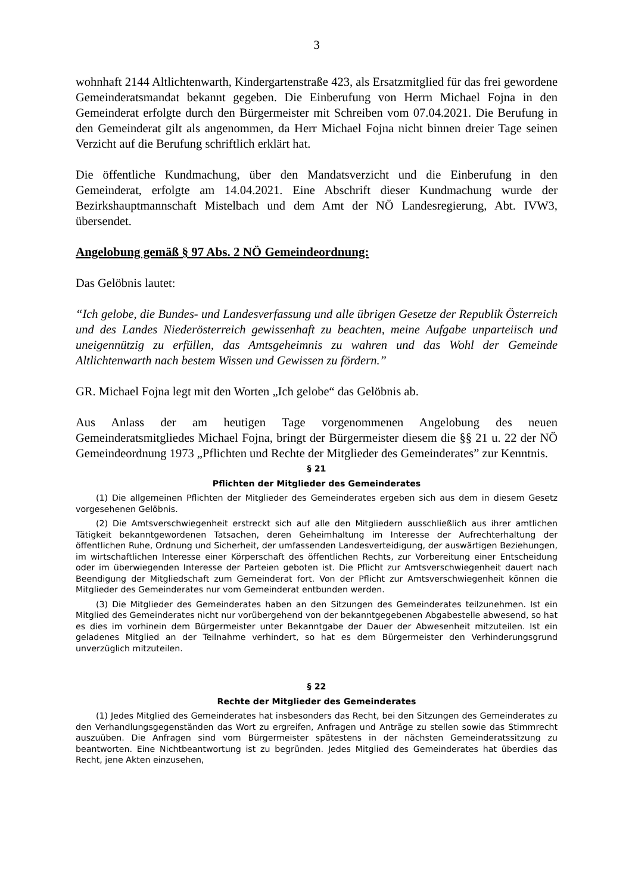3
wohnhaft 2144 Altlichtenwarth, Kindergartenstraße 423, als Ersatzmitglied für das frei gewordene Gemeinderatsmandat bekannt gegeben. Die Einberufung von Herrn Michael Fojna in den Gemeinderat erfolgte durch den Bürgermeister mit Schreiben vom 07.04.2021. Die Berufung in den Gemeinderat gilt als angenommen, da Herr Michael Fojna nicht binnen dreier Tage seinen Verzicht auf die Berufung schriftlich erklärt hat.
Die öffentliche Kundmachung, über den Mandatsverzicht und die Einberufung in den Gemeinderat, erfolgte am 14.04.2021. Eine Abschrift dieser Kundmachung wurde der Bezirkshauptmannschaft Mistelbach und dem Amt der NÖ Landesregierung, Abt. IVW3, übersendet.
Angelobung gemäß § 97 Abs. 2 NÖ Gemeindeordnung:
Das Gelöbnis lautet:
“Ich gelobe, die Bundes- und Landesverfassung und alle übrigen Gesetze der Republik Österreich und des Landes Niederösterreich gewissenhaft zu beachten, meine Aufgabe unparteiisch und uneigennützig zu erfüllen, das Amtsgeheimnis zu wahren und das Wohl der Gemeinde Altlichtenwarth nach bestem Wissen und Gewissen zu fördern.”
GR. Michael Fojna legt mit den Worten „Ich gelobe“ das Gelöbnis ab.
Aus Anlass der am heutigen Tage vorgenommenen Angelobung des neuen Gemeinderatsmitgliedes Michael Fojna, bringt der Bürgermeister diesem die §§ 21 u. 22 der NÖ Gemeindeordnung 1973 „Pflichten und Rechte der Mitglieder des Gemeinderates” zur Kenntnis.
§ 21
Pflichten der Mitglieder des Gemeinderates
(1) Die allgemeinen Pflichten der Mitglieder des Gemeinderates ergeben sich aus dem in diesem Gesetz vorgesehenen Gelöbnis.
(2) Die Amtsverschwiegenheit erstreckt sich auf alle den Mitgliedern ausschließlich aus ihrer amtlichen Tätigkeit bekanntgewordenen Tatsachen, deren Geheimhaltung im Interesse der Aufrechterhaltung der öffentlichen Ruhe, Ordnung und Sicherheit, der umfassenden Landesverteidigung, der auswärtigen Beziehungen, im wirtschaftlichen Interesse einer Körperschaft des öffentlichen Rechts, zur Vorbereitung einer Entscheidung oder im überwiegenden Interesse der Parteien geboten ist. Die Pflicht zur Amtsverschwiegenheit dauert nach Beendigung der Mitgliedschaft zum Gemeinderat fort. Von der Pflicht zur Amtsverschwiegenheit können die Mitglieder des Gemeinderates nur vom Gemeinderat entbunden werden.
(3) Die Mitglieder des Gemeinderates haben an den Sitzungen des Gemeinderates teilzunehmen. Ist ein Mitglied des Gemeinderates nicht nur vorübergehend von der bekanntgegebenen Abgabestelle abwesend, so hat es dies im vorhinein dem Bürgermeister unter Bekanntgabe der Dauer der Abwesenheit mitzuteilen. Ist ein geladenes Mitglied an der Teilnahme verhindert, so hat es dem Bürgermeister den Verhinderungsgrund unverzüglich mitzuteilen.
§ 22
Rechte der Mitglieder des Gemeinderates
(1) Jedes Mitglied des Gemeinderates hat insbesonders das Recht, bei den Sitzungen des Gemeinderates zu den Verhandlungsgegenständen das Wort zu ergreifen, Anfragen und Anträge zu stellen sowie das Stimmrecht auszuüben. Die Anfragen sind vom Bürgermeister spätestens in der nächsten Gemeinderatssitzung zu beantworten. Eine Nichtbeantwortung ist zu begründen. Jedes Mitglied des Gemeinderates hat überdies das Recht, jene Akten einzusehen,